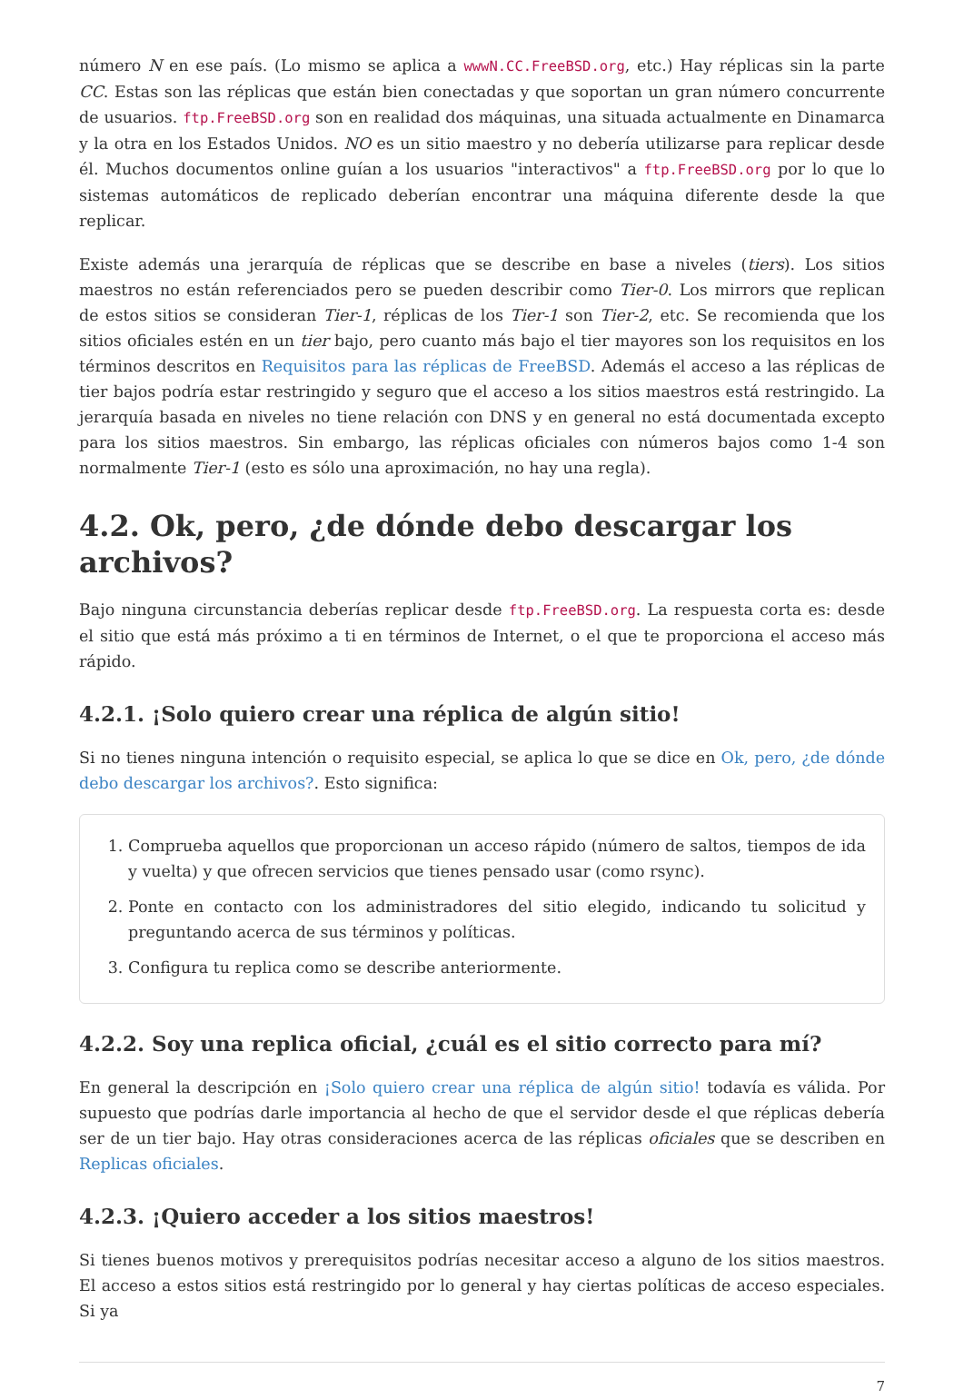número N en ese país. (Lo mismo se aplica a wwwN.CC.FreeBSD.org, etc.) Hay réplicas sin la parte CC. Estas son las réplicas que están bien conectadas y que soportan un gran número concurrente de usuarios. ftp.FreeBSD.org son en realidad dos máquinas, una situada actualmente en Dinamarca y la otra en los Estados Unidos. NO es un sitio maestro y no debería utilizarse para replicar desde él. Muchos documentos online guían a los usuarios "interactivos" a ftp.FreeBSD.org por lo que lo sistemas automáticos de replicado deberían encontrar una máquina diferente desde la que replicar.
Existe además una jerarquía de réplicas que se describe en base a niveles (tiers). Los sitios maestros no están referenciados pero se pueden describir como Tier-0. Los mirrors que replican de estos sitios se consideran Tier-1, réplicas de los Tier-1 son Tier-2, etc. Se recomienda que los sitios oficiales estén en un tier bajo, pero cuanto más bajo el tier mayores son los requisitos en los términos descritos en Requisitos para las réplicas de FreeBSD. Además el acceso a las réplicas de tier bajos podría estar restringido y seguro que el acceso a los sitios maestros está restringido. La jerarquía basada en niveles no tiene relación con DNS y en general no está documentada excepto para los sitios maestros. Sin embargo, las réplicas oficiales con números bajos como 1-4 son normalmente Tier-1 (esto es sólo una aproximación, no hay una regla).
4.2. Ok, pero, ¿de dónde debo descargar los archivos?
Bajo ninguna circunstancia deberías replicar desde ftp.FreeBSD.org. La respuesta corta es: desde el sitio que está más próximo a ti en términos de Internet, o el que te proporciona el acceso más rápido.
4.2.1. ¡Solo quiero crear una réplica de algún sitio!
Si no tienes ninguna intención o requisito especial, se aplica lo que se dice en Ok, pero, ¿de dónde debo descargar los archivos?. Esto significa:
1. Comprueba aquellos que proporcionan un acceso rápido (número de saltos, tiempos de ida y vuelta) y que ofrecen servicios que tienes pensado usar (como rsync).
2. Ponte en contacto con los administradores del sitio elegido, indicando tu solicitud y preguntando acerca de sus términos y políticas.
3. Configura tu replica como se describe anteriormente.
4.2.2. Soy una replica oficial, ¿cuál es el sitio correcto para mí?
En general la descripción en ¡Solo quiero crear una réplica de algún sitio! todavía es válida. Por supuesto que podrías darle importancia al hecho de que el servidor desde el que réplicas debería ser de un tier bajo. Hay otras consideraciones acerca de las réplicas oficiales que se describen en Replicas oficiales.
4.2.3. ¡Quiero acceder a los sitios maestros!
Si tienes buenos motivos y prerequisitos podrías necesitar acceso a alguno de los sitios maestros. El acceso a estos sitios está restringido por lo general y hay ciertas políticas de acceso especiales. Si ya
7